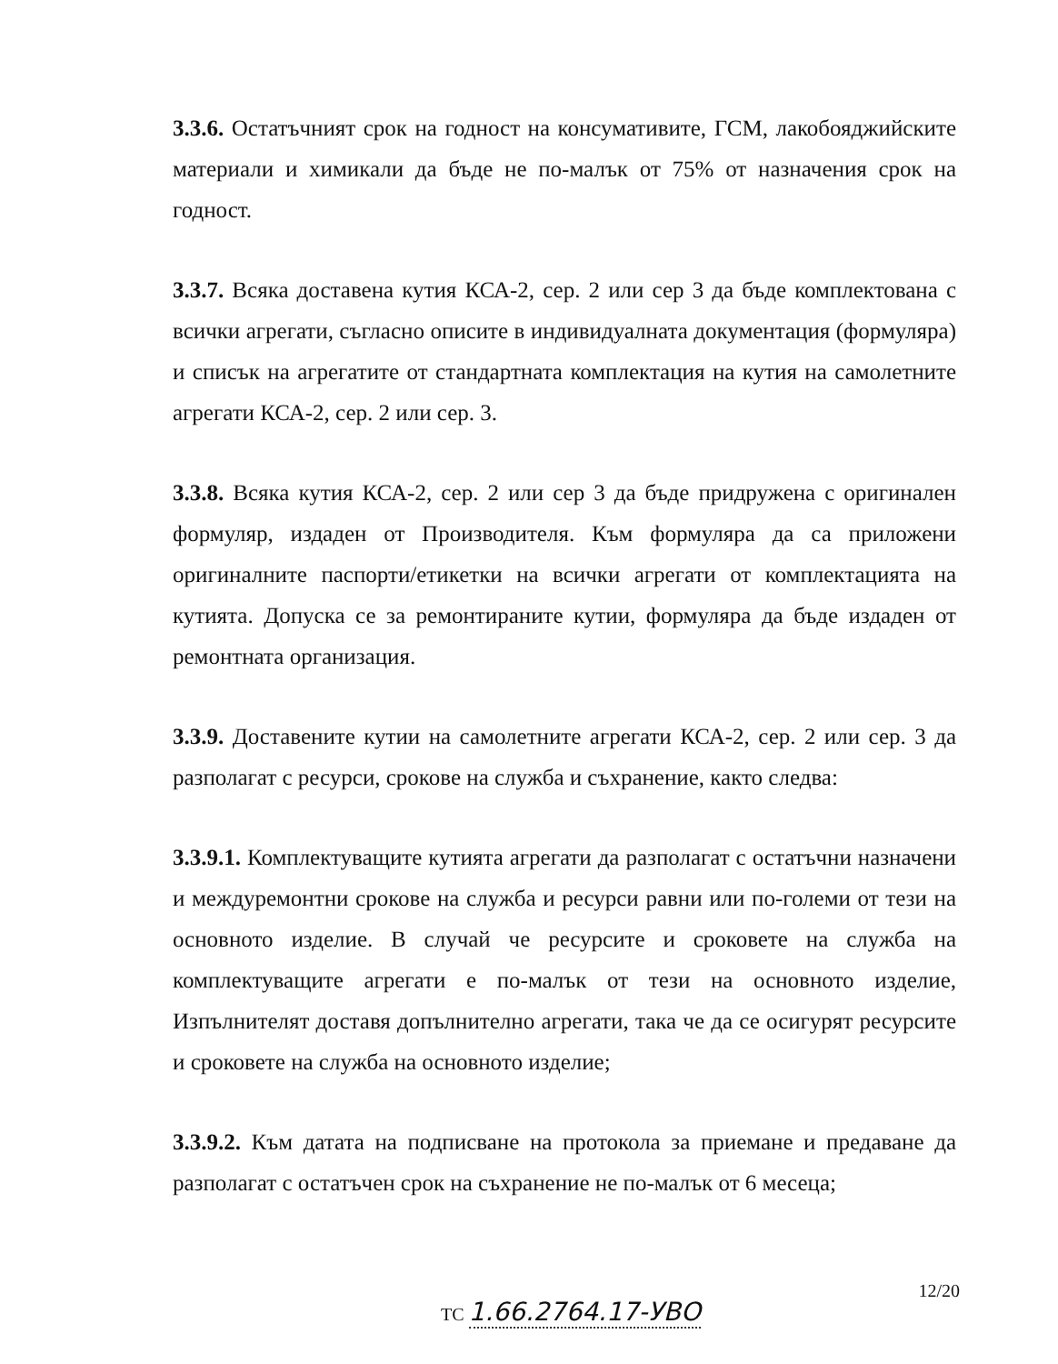3.3.6. Остатъчният срок на годност на консумативите, ГСМ, лакобояджийските материали и химикали да бъде не по-малък от 75% от назначения срок на годност.
3.3.7. Всяка доставена кутия КСА-2, сер. 2 или сер 3 да бъде комплектована с всички агрегати, съгласно описите в индивидуалната документация (формуляра) и списък на агрегатите от стандартната комплектация на кутия на самолетните агрегати КСА-2, сер. 2 или сер. 3.
3.3.8. Всяка кутия КСА-2, сер. 2 или сер 3 да бъде придружена с оригинален формуляр, издаден от Производителя. Към формуляра да са приложени оригиналните паспорти/етикетки на всички агрегати от комплектацията на кутията. Допуска се за ремонтираните кутии, формуляра да бъде издаден от ремонтната организация.
3.3.9. Доставените кутии на самолетните агрегати КСА-2, сер. 2 или сер. 3 да разполагат с ресурси, срокове на служба и съхранение, както следва:
3.3.9.1. Комплектуващите кутията агрегати да разполагат с остатъчни назначени и междуремонтни срокове на служба и ресурси равни или по-големи от тези на основното изделие. В случай че ресурсите и сроковете на служба на комплектуващите агрегати е по-малък от тези на основното изделие, Изпълнителят доставя допълнително агрегати, така че да се осигурят ресурсите и сроковете на служба на основното изделие;
3.3.9.2. Към датата на подписване на протокола за приемане и предаване да разполагат с остатъчен срок на съхранение не по-малък от 6 месеца;
12/20
ТС 1.66.2764.17-УВО